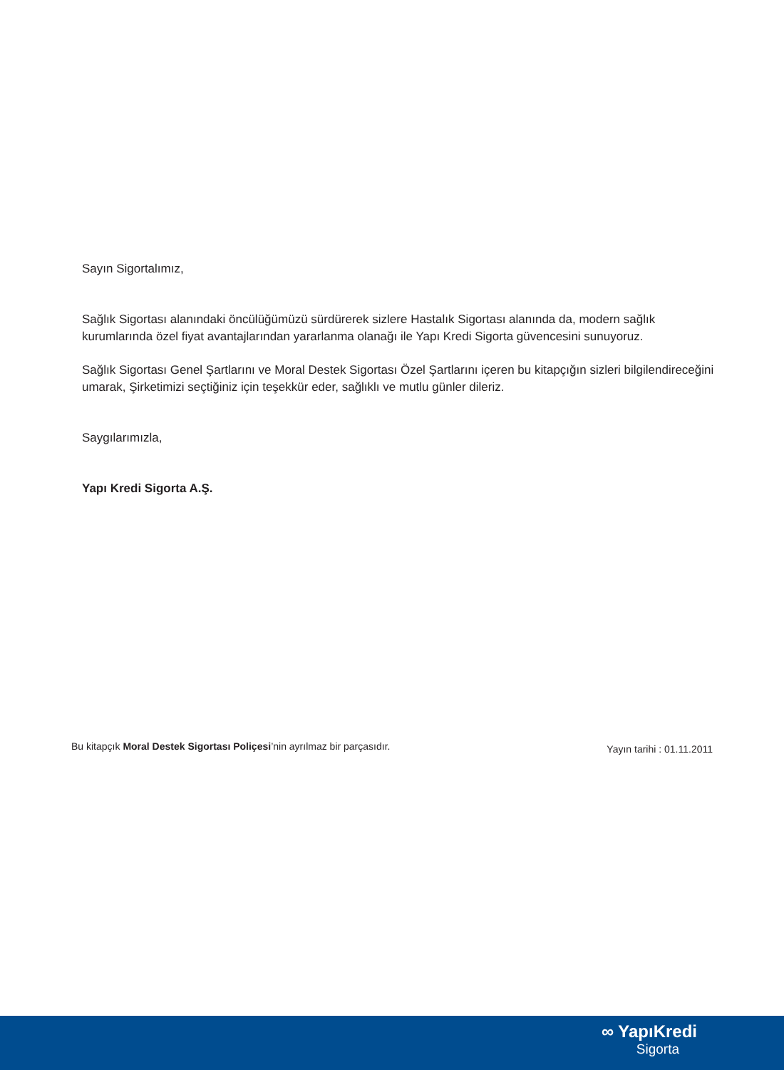Sayın Sigortalımız,
Sağlık Sigortası alanındaki öncülüğümüzü sürdürerek sizlere Hastalık Sigortası alanında da, modern sağlık kurumlarında özel fiyat avantajlarından yararlanma olanağı ile Yapı Kredi Sigorta güvencesini sunuyoruz.
Sağlık Sigortası Genel Şartlarını ve Moral Destek Sigortası Özel Şartlarını içeren bu kitapçığın sizleri bilgilendireceğini umarak, Şirketimizi seçtiğiniz için teşekkür eder, sağlıklı ve mutlu günler dileriz.
Saygılarımızla,
Yapı Kredi Sigorta A.Ş.
Bu kitapçık Moral Destek Sigortası Poliçesi’nin ayrılmaz bir parçasıdır. Yayın tarihi : 01.11.2011
∞ YapıKredi
Sigorta